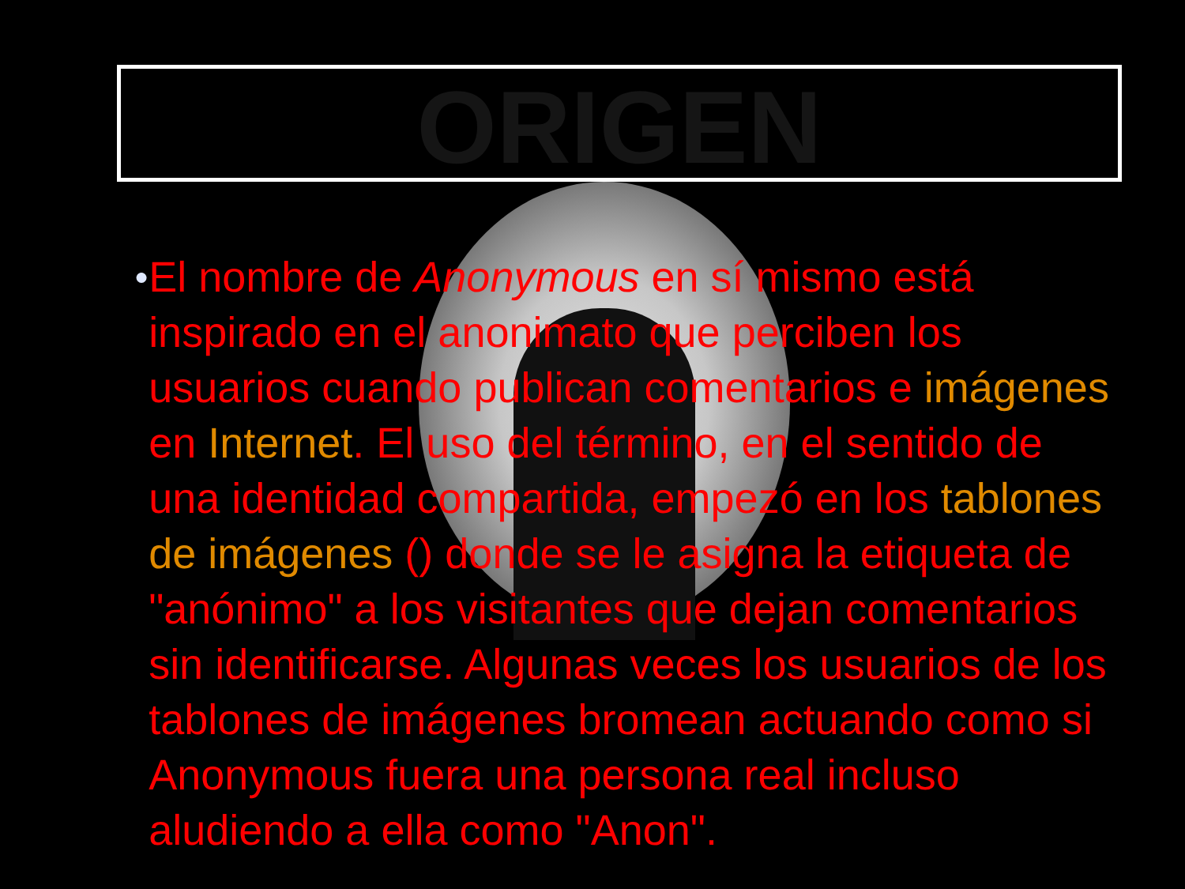ORIGEN
●
El nombre de Anonymous en sí mismo está inspirado en el anonimato que perciben los usuarios cuando publican comentarios e imágenes en Internet. El uso del término, en el sentido de una identidad compartida, empezó en los tablones de imágenes () donde se le asigna la etiqueta de "anónimo" a los visitantes que dejan comentarios sin identificarse. Algunas veces los usuarios de los tablones de imágenes bromean actuando como si Anonymous fuera una persona real incluso aludiendo a ella como "Anon".